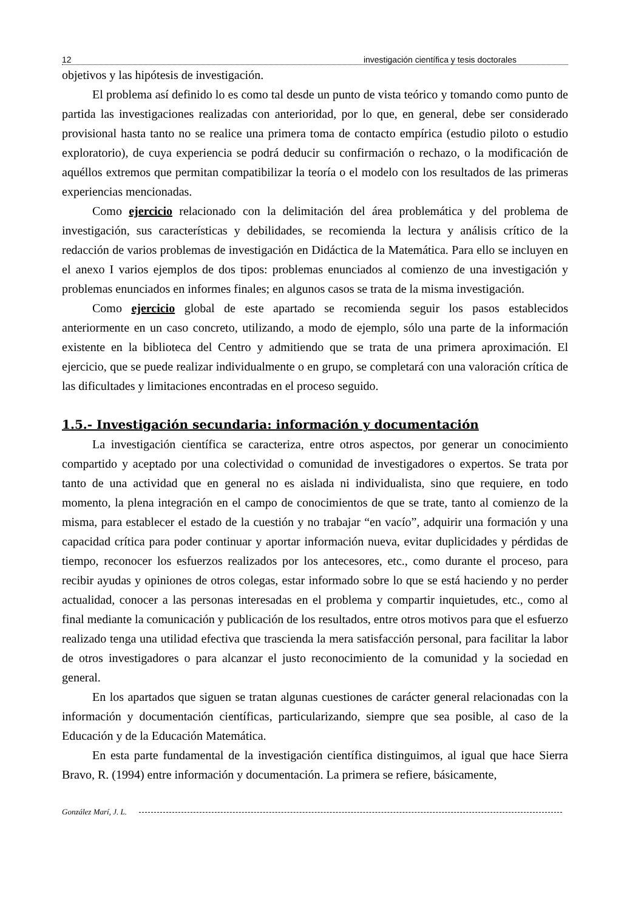12 investigación científica y tesis doctorales
objetivos y las hipótesis de investigación.
El problema así definido lo es como tal desde un punto de vista teórico y tomando como punto de partida las investigaciones realizadas con anterioridad, por lo que, en general, debe ser considerado provisional hasta tanto no se realice una primera toma de contacto empírica (estudio piloto o estudio exploratorio), de cuya experiencia se podrá deducir su confirmación o rechazo, o la modificación de aquéllos extremos que permitan compatibilizar la teoría o el modelo con los resultados de las primeras experiencias mencionadas.
Como ejercicio relacionado con la delimitación del área problemática y del problema de investigación, sus características y debilidades, se recomienda la lectura y análisis crítico de la redacción de varios problemas de investigación en Didáctica de la Matemática. Para ello se incluyen en el anexo I varios ejemplos de dos tipos: problemas enunciados al comienzo de una investigación y problemas enunciados en informes finales; en algunos casos se trata de la misma investigación.
Como ejercicio global de este apartado se recomienda seguir los pasos establecidos anteriormente en un caso concreto, utilizando, a modo de ejemplo, sólo una parte de la información existente en la biblioteca del Centro y admitiendo que se trata de una primera aproximación. El ejercicio, que se puede realizar individualmente o en grupo, se completará con una valoración crítica de las dificultades y limitaciones encontradas en el proceso seguido.
1.5.- Investigación secundaria: información y documentación
La investigación científica se caracteriza, entre otros aspectos, por generar un conocimiento compartido y aceptado por una colectividad o comunidad de investigadores o expertos. Se trata por tanto de una actividad que en general no es aislada ni individualista, sino que requiere, en todo momento, la plena integración en el campo de conocimientos de que se trate, tanto al comienzo de la misma, para establecer el estado de la cuestión y no trabajar “en vacío”, adquirir una formación y una capacidad crítica para poder continuar y aportar información nueva, evitar duplicidades y pérdidas de tiempo, reconocer los esfuerzos realizados por los antecesores, etc., como durante el proceso, para recibir ayudas y opiniones de otros colegas, estar informado sobre lo que se está haciendo y no perder actualidad, conocer a las personas interesadas en el problema y compartir inquietudes, etc., como al final mediante la comunicación y publicación de los resultados, entre otros motivos para que el esfuerzo realizado tenga una utilidad efectiva que trascienda la mera satisfacción personal, para facilitar la labor de otros investigadores o para alcanzar el justo reconocimiento de la comunidad y la sociedad en general.
En los apartados que siguen se tratan algunas cuestiones de carácter general relacionadas con la información y documentación científicas, particularizando, siempre que sea posible, al caso de la Educación y de la Educación Matemática.
En esta parte fundamental de la investigación científica distinguimos, al igual que hace Sierra Bravo, R. (1994) entre información y documentación. La primera se refiere, básicamente,
González Marí, J. L.